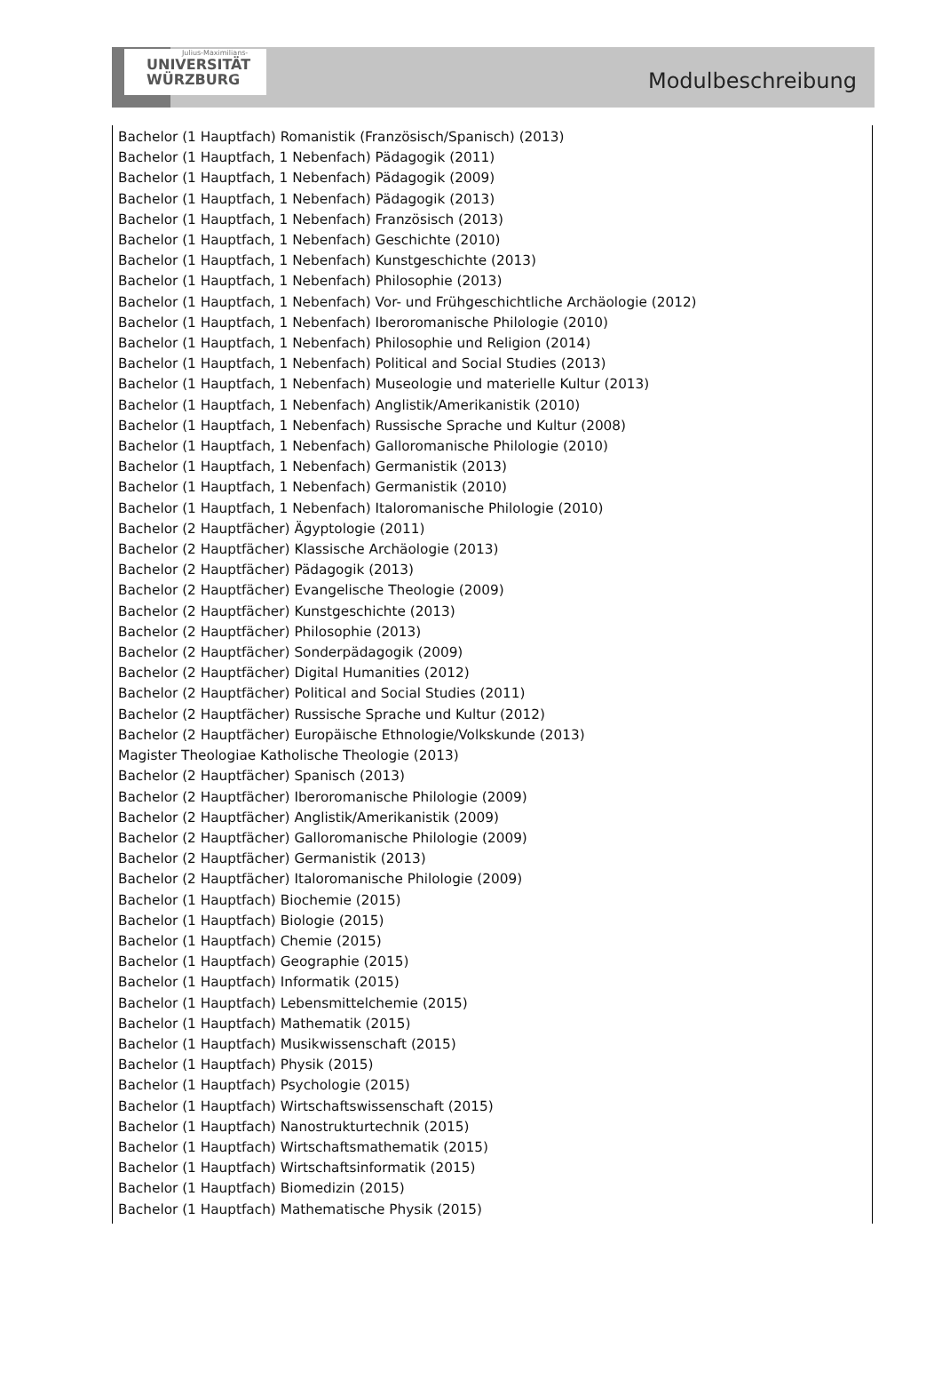Julius-Maximilians-
UNIVERSITÄT
WÜRZBURG
Modulbeschreibung
Bachelor (1 Hauptfach) Romanistik (Französisch/Spanisch) (2013)
Bachelor (1 Hauptfach, 1 Nebenfach) Pädagogik (2011)
Bachelor (1 Hauptfach, 1 Nebenfach) Pädagogik (2009)
Bachelor (1 Hauptfach, 1 Nebenfach) Pädagogik (2013)
Bachelor (1 Hauptfach, 1 Nebenfach) Französisch (2013)
Bachelor (1 Hauptfach, 1 Nebenfach) Geschichte (2010)
Bachelor (1 Hauptfach, 1 Nebenfach) Kunstgeschichte (2013)
Bachelor (1 Hauptfach, 1 Nebenfach) Philosophie (2013)
Bachelor (1 Hauptfach, 1 Nebenfach) Vor- und Frühgeschichtliche Archäologie (2012)
Bachelor (1 Hauptfach, 1 Nebenfach) Iberoromanische Philologie (2010)
Bachelor (1 Hauptfach, 1 Nebenfach) Philosophie und Religion (2014)
Bachelor (1 Hauptfach, 1 Nebenfach) Political and Social Studies (2013)
Bachelor (1 Hauptfach, 1 Nebenfach) Museologie und materielle Kultur (2013)
Bachelor (1 Hauptfach, 1 Nebenfach) Anglistik/Amerikanistik (2010)
Bachelor (1 Hauptfach, 1 Nebenfach) Russische Sprache und Kultur (2008)
Bachelor (1 Hauptfach, 1 Nebenfach) Galloromanische Philologie (2010)
Bachelor (1 Hauptfach, 1 Nebenfach) Germanistik (2013)
Bachelor (1 Hauptfach, 1 Nebenfach) Germanistik (2010)
Bachelor (1 Hauptfach, 1 Nebenfach) Italoromanische Philologie (2010)
Bachelor (2 Hauptfächer) Ägyptologie (2011)
Bachelor (2 Hauptfächer) Klassische Archäologie (2013)
Bachelor (2 Hauptfächer) Pädagogik (2013)
Bachelor (2 Hauptfächer) Evangelische Theologie (2009)
Bachelor (2 Hauptfächer) Kunstgeschichte (2013)
Bachelor (2 Hauptfächer) Philosophie (2013)
Bachelor (2 Hauptfächer) Sonderpädagogik (2009)
Bachelor (2 Hauptfächer) Digital Humanities (2012)
Bachelor (2 Hauptfächer) Political and Social Studies (2011)
Bachelor (2 Hauptfächer) Russische Sprache und Kultur (2012)
Bachelor (2 Hauptfächer) Europäische Ethnologie/Volkskunde (2013)
Magister Theologiae Katholische Theologie (2013)
Bachelor (2 Hauptfächer) Spanisch (2013)
Bachelor (2 Hauptfächer) Iberoromanische Philologie (2009)
Bachelor (2 Hauptfächer) Anglistik/Amerikanistik (2009)
Bachelor (2 Hauptfächer) Galloromanische Philologie (2009)
Bachelor (2 Hauptfächer) Germanistik (2013)
Bachelor (2 Hauptfächer) Italoromanische Philologie (2009)
Bachelor (1 Hauptfach) Biochemie (2015)
Bachelor (1 Hauptfach) Biologie (2015)
Bachelor (1 Hauptfach) Chemie (2015)
Bachelor (1 Hauptfach) Geographie (2015)
Bachelor (1 Hauptfach) Informatik (2015)
Bachelor (1 Hauptfach) Lebensmittelchemie (2015)
Bachelor (1 Hauptfach) Mathematik (2015)
Bachelor (1 Hauptfach) Musikwissenschaft (2015)
Bachelor (1 Hauptfach) Physik (2015)
Bachelor (1 Hauptfach) Psychologie (2015)
Bachelor (1 Hauptfach) Wirtschaftswissenschaft (2015)
Bachelor (1 Hauptfach) Nanostrukturtechnik (2015)
Bachelor (1 Hauptfach) Wirtschaftsmathematik (2015)
Bachelor (1 Hauptfach) Wirtschaftsinformatik (2015)
Bachelor (1 Hauptfach) Biomedizin (2015)
Bachelor (1 Hauptfach) Mathematische Physik (2015)